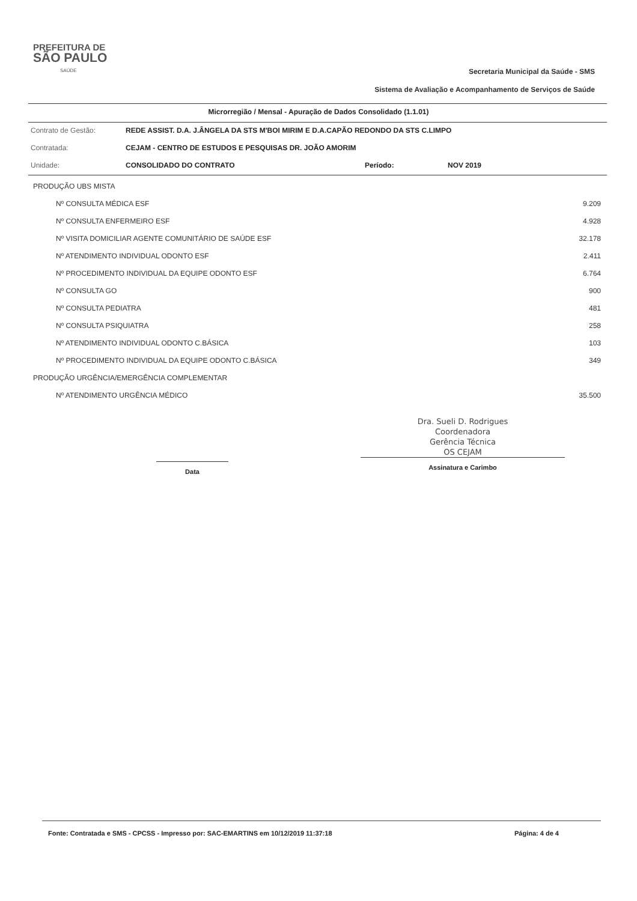PREFEITURA DE
SÃO PAULO
SAÚDE
Secretaria Municipal da Saúde - SMS
Sistema de Avaliação e Acompanhamento de Serviços de Saúde
Microrregião / Mensal - Apuração de Dados Consolidado (1.1.01)
| Contrato de Gestão: | REDE ASSIST. D.A. J.ÂNGELA DA STS M'BOI MIRIM E D.A.CAPÃO REDONDO DA STS C.LIMPO | | |
| Contratada: | CEJAM - CENTRO DE ESTUDOS E PESQUISAS DR. JOÃO AMORIM | | |
| Unidade: | CONSOLIDADO DO CONTRATO | Período: | NOV 2019 |
| PRODUÇÃO UBS MISTA | |
| Nº CONSULTA MÉDICA ESF | 9.209 |
| Nº CONSULTA ENFERMEIRO ESF | 4.928 |
| Nº VISITA DOMICILIAR AGENTE COMUNITÁRIO DE SAÚDE ESF | 32.178 |
| Nº ATENDIMENTO INDIVIDUAL ODONTO ESF | 2.411 |
| Nº PROCEDIMENTO INDIVIDUAL DA EQUIPE ODONTO ESF | 6.764 |
| Nº CONSULTA GO | 900 |
| Nº CONSULTA PEDIATRA | 481 |
| Nº CONSULTA PSIQUIATRA | 258 |
| Nº ATENDIMENTO INDIVIDUAL ODONTO C.BÁSICA | 103 |
| Nº PROCEDIMENTO INDIVIDUAL DA EQUIPE ODONTO C.BÁSICA | 349 |
| PRODUÇÃO URGÊNCIA/EMERGÊNCIA COMPLEMENTAR | |
| Nº ATENDIMENTO URGÊNCIA MÉDICO | 35.500 |
Data
Dra. Sueli D. Rodrigues
Coordenadora
Gerência Técnica
OS CEJAM
Assinatura e Carimbo
Fonte: Contratada e SMS - CPCSS - Impresso por: SAC-EMARTINS em 10/12/2019 11:37:18 Página: 4 de 4